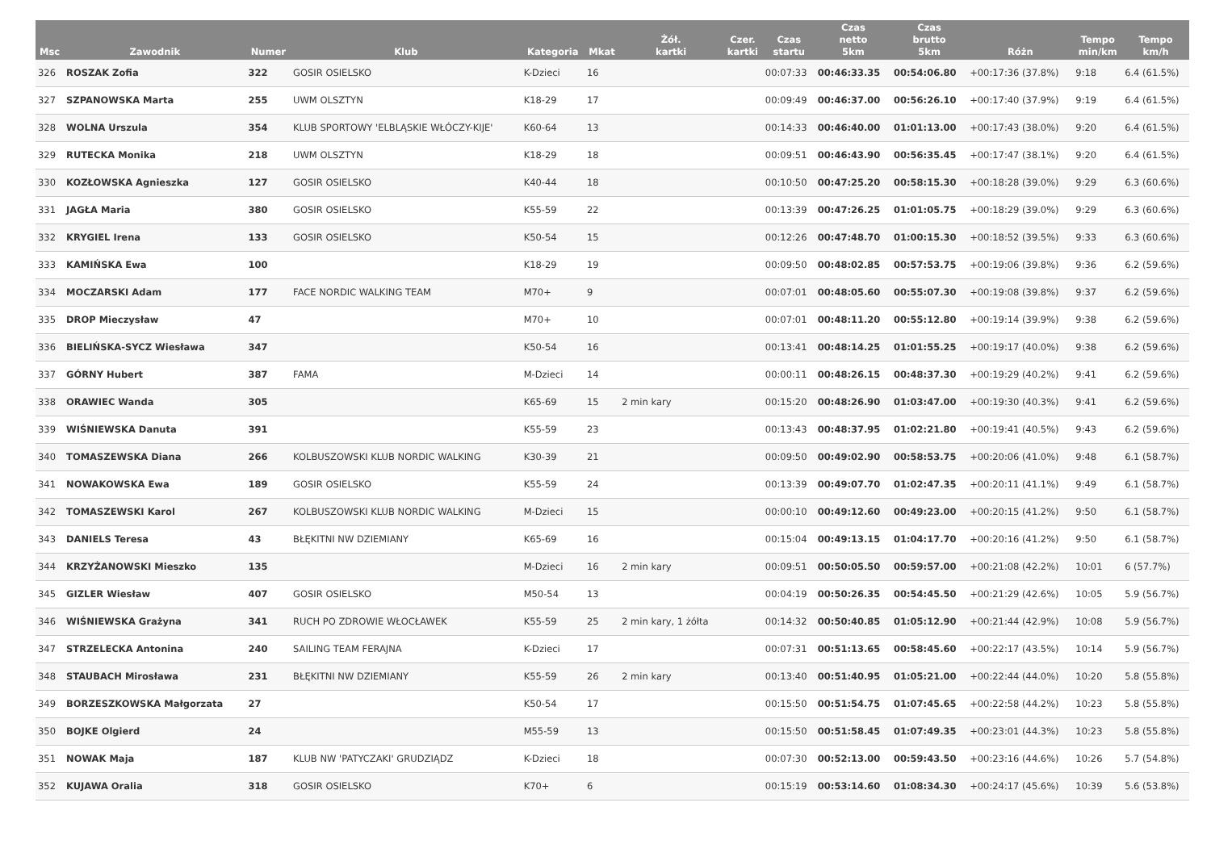| Msc | Zawodnik | Numer | Klub | Kategoria | Mkat | Żół. kartki | Czer. kartki | Czas startu | Czas netto 5km | Czas brutto 5km | Różn | Tempo min/km | Tempo km/h |
| --- | --- | --- | --- | --- | --- | --- | --- | --- | --- | --- | --- | --- | --- |
| 326 | ROSZAK Zofia | 322 | GOSIR OSIELSKO | K-Dzieci | 16 | | | 00:07:33 | 00:46:33.35 | 00:54:06.80 | +00:17:36 (37.8%) | 9:18 | 6.4 (61.5%) |
| 327 | SZPANOWSKA Marta | 255 | UWM OLSZTYN | K18-29 | 17 | | | 00:09:49 | 00:46:37.00 | 00:56:26.10 | +00:17:40 (37.9%) | 9:19 | 6.4 (61.5%) |
| 328 | WOLNA Urszula | 354 | KLUB SPORTOWY 'ELBLĄSKIE WŁÓCZY-KIJE' | K60-64 | 13 | | | 00:14:33 | 00:46:40.00 | 01:01:13.00 | +00:17:43 (38.0%) | 9:20 | 6.4 (61.5%) |
| 329 | RUTECKA Monika | 218 | UWM OLSZTYN | K18-29 | 18 | | | 00:09:51 | 00:46:43.90 | 00:56:35.45 | +00:17:47 (38.1%) | 9:20 | 6.4 (61.5%) |
| 330 | KOZŁOWSKA Agnieszka | 127 | GOSIR OSIELSKO | K40-44 | 18 | | | 00:10:50 | 00:47:25.20 | 00:58:15.30 | +00:18:28 (39.0%) | 9:29 | 6.3 (60.6%) |
| 331 | JAGŁA Maria | 380 | GOSIR OSIELSKO | K55-59 | 22 | | | 00:13:39 | 00:47:26.25 | 01:01:05.75 | +00:18:29 (39.0%) | 9:29 | 6.3 (60.6%) |
| 332 | KRYGIEL Irena | 133 | GOSIR OSIELSKO | K50-54 | 15 | | | 00:12:26 | 00:47:48.70 | 01:00:15.30 | +00:18:52 (39.5%) | 9:33 | 6.3 (60.6%) |
| 333 | KAMIŃSKA Ewa | 100 | | K18-29 | 19 | | | 00:09:50 | 00:48:02.85 | 00:57:53.75 | +00:19:06 (39.8%) | 9:36 | 6.2 (59.6%) |
| 334 | MOCZARSKI Adam | 177 | FACE NORDIC WALKING TEAM | M70+ | 9 | | | 00:07:01 | 00:48:05.60 | 00:55:07.30 | +00:19:08 (39.8%) | 9:37 | 6.2 (59.6%) |
| 335 | DROP Mieczysław | 47 | | M70+ | 10 | | | 00:07:01 | 00:48:11.20 | 00:55:12.80 | +00:19:14 (39.9%) | 9:38 | 6.2 (59.6%) |
| 336 | BIELIŃSKA-SYCZ Wiesława | 347 | | K50-54 | 16 | | | 00:13:41 | 00:48:14.25 | 01:01:55.25 | +00:19:17 (40.0%) | 9:38 | 6.2 (59.6%) |
| 337 | GÓRNY Hubert | 387 | FAMA | M-Dzieci | 14 | | | 00:00:11 | 00:48:26.15 | 00:48:37.30 | +00:19:29 (40.2%) | 9:41 | 6.2 (59.6%) |
| 338 | ORAWIEC Wanda | 305 | | K65-69 | 15 | 2 min kary | | 00:15:20 | 00:48:26.90 | 01:03:47.00 | +00:19:30 (40.3%) | 9:41 | 6.2 (59.6%) |
| 339 | WIŚNIEWSKA Danuta | 391 | | K55-59 | 23 | | | 00:13:43 | 00:48:37.95 | 01:02:21.80 | +00:19:41 (40.5%) | 9:43 | 6.2 (59.6%) |
| 340 | TOMASZEWSKA Diana | 266 | KOLBUSZOWSKI KLUB NORDIC WALKING | K30-39 | 21 | | | 00:09:50 | 00:49:02.90 | 00:58:53.75 | +00:20:06 (41.0%) | 9:48 | 6.1 (58.7%) |
| 341 | NOWAKOWSKA Ewa | 189 | GOSIR OSIELSKO | K55-59 | 24 | | | 00:13:39 | 00:49:07.70 | 01:02:47.35 | +00:20:11 (41.1%) | 9:49 | 6.1 (58.7%) |
| 342 | TOMASZEWSKI Karol | 267 | KOLBUSZOWSKI KLUB NORDIC WALKING | M-Dzieci | 15 | | | 00:00:10 | 00:49:12.60 | 00:49:23.00 | +00:20:15 (41.2%) | 9:50 | 6.1 (58.7%) |
| 343 | DANIELS Teresa | 43 | BŁĘKITNI NW DZIEMIANY | K65-69 | 16 | | | 00:15:04 | 00:49:13.15 | 01:04:17.70 | +00:20:16 (41.2%) | 9:50 | 6.1 (58.7%) |
| 344 | KRZYŻANOWSKI Mieszko | 135 | | M-Dzieci | 16 | 2 min kary | | 00:09:51 | 00:50:05.50 | 00:59:57.00 | +00:21:08 (42.2%) | 10:01 | 6 (57.7%) |
| 345 | GIZLER Wiesław | 407 | GOSIR OSIELSKO | M50-54 | 13 | | | 00:04:19 | 00:50:26.35 | 00:54:45.50 | +00:21:29 (42.6%) | 10:05 | 5.9 (56.7%) |
| 346 | WIŚNIEWSKA Grażyna | 341 | RUCH PO ZDROWIE WŁOCŁAWEK | K55-59 | 25 | 2 min kary, 1 żółta | | 00:14:32 | 00:50:40.85 | 01:05:12.90 | +00:21:44 (42.9%) | 10:08 | 5.9 (56.7%) |
| 347 | STRZELECKA Antonina | 240 | SAILING TEAM FERAJNA | K-Dzieci | 17 | | | 00:07:31 | 00:51:13.65 | 00:58:45.60 | +00:22:17 (43.5%) | 10:14 | 5.9 (56.7%) |
| 348 | STAUBACH Mirosława | 231 | BŁĘKITNI NW DZIEMIANY | K55-59 | 26 | 2 min kary | | 00:13:40 | 00:51:40.95 | 01:05:21.00 | +00:22:44 (44.0%) | 10:20 | 5.8 (55.8%) |
| 349 | BORZESZKOWSKA Małgorzata | 27 | | K50-54 | 17 | | | 00:15:50 | 00:51:54.75 | 01:07:45.65 | +00:22:58 (44.2%) | 10:23 | 5.8 (55.8%) |
| 350 | BOJKE Olgierd | 24 | | M55-59 | 13 | | | 00:15:50 | 00:51:58.45 | 01:07:49.35 | +00:23:01 (44.3%) | 10:23 | 5.8 (55.8%) |
| 351 | NOWAK Maja | 187 | KLUB NW 'PATYCZAKI' GRUDZIĄDZ | K-Dzieci | 18 | | | 00:07:30 | 00:52:13.00 | 00:59:43.50 | +00:23:16 (44.6%) | 10:26 | 5.7 (54.8%) |
| 352 | KUJAWA Oralia | 318 | GOSIR OSIELSKO | K70+ | 6 | | | 00:15:19 | 00:53:14.60 | 01:08:34.30 | +00:24:17 (45.6%) | 10:39 | 5.6 (53.8%) |